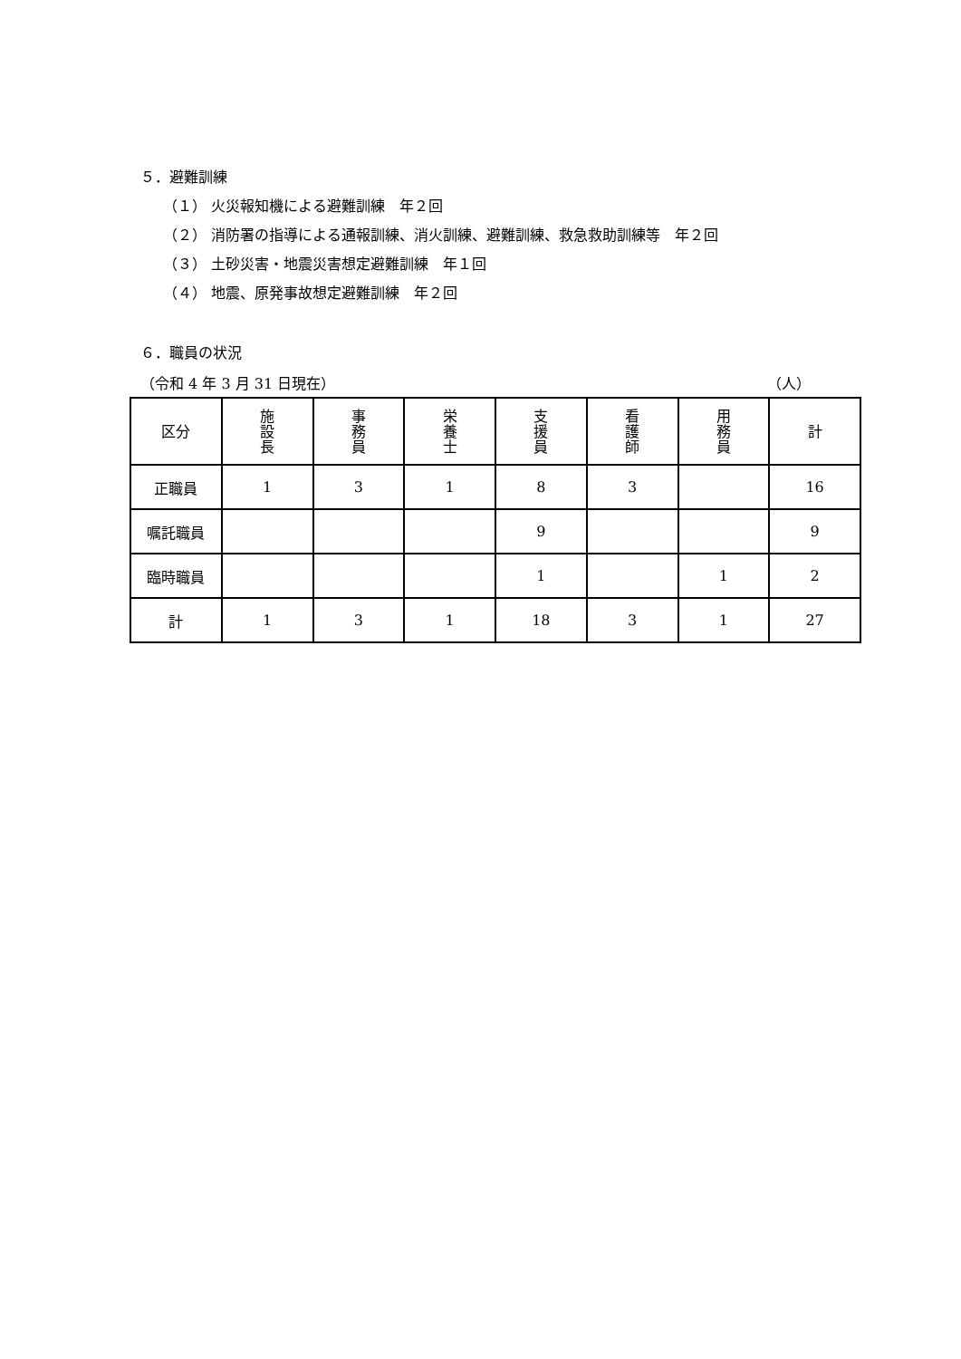５．避難訓練
（１） 火災報知機による避難訓練　年２回
（２） 消防署の指導による通報訓練、消火訓練、避難訓練、救急救助訓練等　年２回
（３） 土砂災害・地震災害想定避難訓練　年１回
（４） 地震、原発事故想定避難訓練　年２回
６．職員の状況
（令和 4 年 3 月 31 日現在） （人）
| 区分 | 施 設 長 | 事 務 員 | 栄 養 士 | 支 援 員 | 看 護 師 | 用 務 員 | 計 |
| --- | --- | --- | --- | --- | --- | --- | --- |
| 正職員 | 1 | 3 | 1 | 8 | 3 | | 16 |
| 嘱託職員 | | | | 9 | | | 9 |
| 臨時職員 | | | | 1 | | 1 | 2 |
| 計 | 1 | 3 | 1 | 18 | 3 | 1 | 27 |